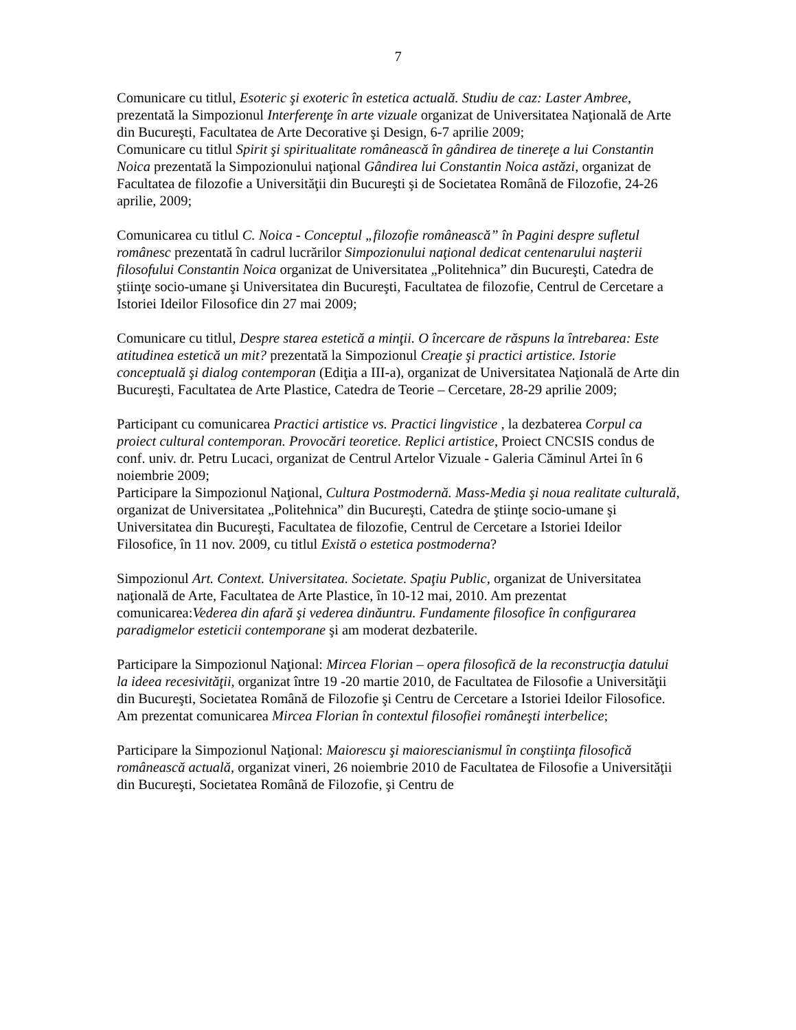7
Comunicare cu titlul, Esoteric şi exoteric în estetica actuală. Studiu de caz: Laster Ambree, prezentată la Simpozionul Interferenţe în arte vizuale organizat de Universitatea Naţională de Arte din Bucureşti, Facultatea de Arte Decorative şi Design, 6-7 aprilie 2009;
Comunicare cu titlul Spirit şi spiritualitate românească în gândirea de tinereţe a lui Constantin Noica prezentată la Simpozionului naţional Gândirea lui Constantin Noica astăzi, organizat de Facultatea de filozofie a Universităţii din Bucureşti şi de Societatea Română de Filozofie, 24-26 aprilie, 2009;
Comunicarea cu titlul C. Noica - Conceptul „filozofie românească” în Pagini despre sufletul românesc prezentată în cadrul lucrărilor Simpozionului naţional dedicat centenarului naşterii filosofului Constantin Noica organizat de Universitatea „Politehnica” din Bucureşti, Catedra de ştiinţe socio-umane şi Universitatea din Bucureşti, Facultatea de filozofie, Centrul de Cercetare a Istoriei Ideilor Filosofice din 27 mai 2009;
Comunicare cu titlul, Despre starea estetică a minţii. O încercare de răspuns la întrebarea: Este atitudinea estetică un mit? prezentată la Simpozionul Creaţie şi practici artistice. Istorie conceptuală şi dialog contemporan (Ediţia a III-a), organizat de Universitatea Naţională de Arte din Bucureşti, Facultatea de Arte Plastice, Catedra de Teorie – Cercetare, 28-29 aprilie 2009;
Participant cu comunicarea Practici artistice vs. Practici lingvistice , la dezbaterea Corpul ca proiect cultural contemporan. Provocări teoretice. Replici artistice, Proiect CNCSIS condus de conf. univ. dr. Petru Lucaci, organizat de Centrul Artelor Vizuale - Galeria Căminul Artei în 6 noiembrie 2009;
Participare la Simpozionul Naţional, Cultura Postmodernă. Mass-Media şi noua realitate culturală, organizat de Universitatea „Politehnica” din Bucureşti, Catedra de ştiinţe socio-umane şi Universitatea din Bucureşti, Facultatea de filozofie, Centrul de Cercetare a Istoriei Ideilor Filosofice, în 11 nov. 2009, cu titlul Există o estetica postmoderna?
Simpozionul Art. Context. Universitatea. Societate. Spaţiu Public, organizat de Universitatea naţională de Arte, Facultatea de Arte Plastice, în 10-12 mai, 2010. Am prezentat comunicarea:Vederea din afară şi vederea dinăuntru. Fundamente filosofice în configurarea paradigmelor esteticii contemporane şi am moderat dezbaterile.
Participare la Simpozionul Naţional: Mircea Florian – opera filosofică de la reconstrucţia datului la ideea recesivităţii, organizat între 19 -20 martie 2010, de Facultatea de Filosofie a Universităţii din Bucureşti, Societatea Română de Filozofie şi Centru de Cercetare a Istoriei Ideilor Filosofice. Am prezentat comunicarea Mircea Florian în contextul filosofiei româneşti interbelice;
Participare la Simpozionul Naţional: Maiorescu şi maiorescianismul în conştiinţa filosofică românească actuală, organizat vineri, 26 noiembrie 2010 de Facultatea de Filosofie a Universităţii din Bucureşti, Societatea Română de Filozofie, şi Centru de